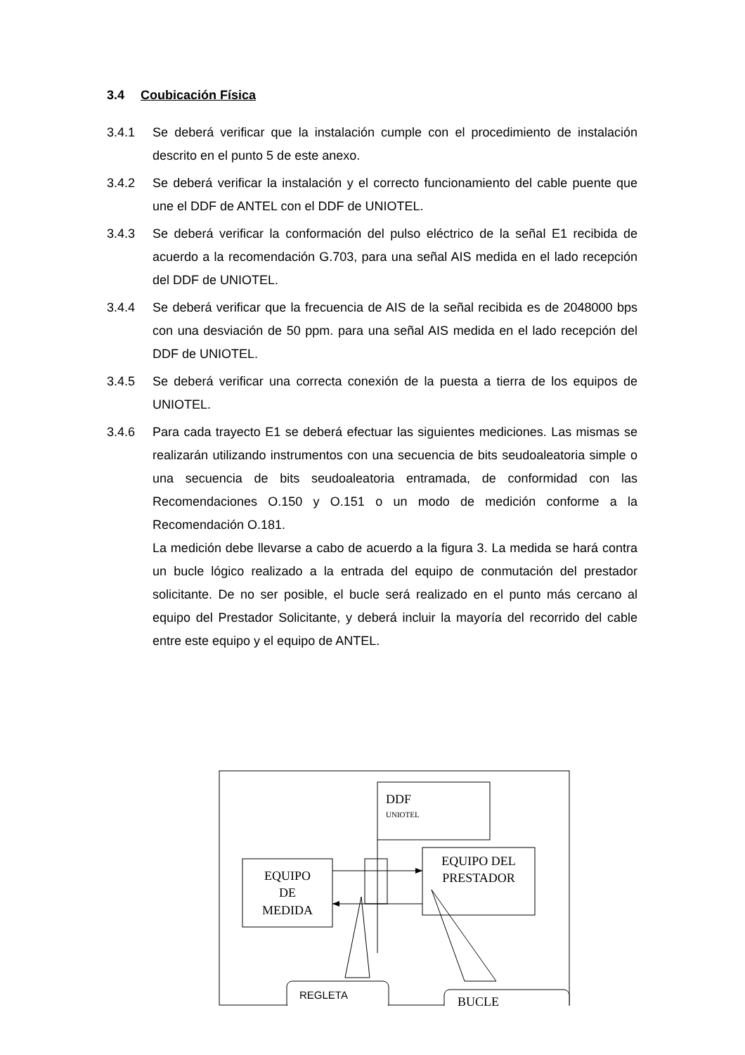3.4 Coubicación Física
3.4.1 Se deberá verificar que la instalación cumple con el procedimiento de instalación descrito en el punto 5 de este anexo.
3.4.2 Se deberá verificar la instalación y el correcto funcionamiento del cable puente que une el DDF de ANTEL con el DDF de UNIOTEL.
3.4.3 Se deberá verificar la conformación del pulso eléctrico de la señal E1 recibida de acuerdo a la recomendación G.703, para una señal AIS medida en el lado recepción del DDF de UNIOTEL.
3.4.4 Se deberá verificar que la frecuencia de AIS de la señal recibida es de 2048000 bps con una desviación de 50 ppm. para una señal AIS medida en el lado recepción del DDF de UNIOTEL.
3.4.5 Se deberá verificar una correcta conexión de la puesta a tierra de los equipos de UNIOTEL.
3.4.6 Para cada trayecto E1 se deberá efectuar las siguientes mediciones. Las mismas se realizarán utilizando instrumentos con una secuencia de bits seudoaleatoria simple o una secuencia de bits seudoaleatoria entramada, de conformidad con las Recomendaciones O.150 y O.151 o un modo de medición conforme a la Recomendación O.181.
La medición debe llevarse a cabo de acuerdo a la figura 3. La medida se hará contra un bucle lógico realizado a la entrada del equipo de conmutación del prestador solicitante. De no ser posible, el bucle será realizado en el punto más cercano al equipo del Prestador Solicitante, y deberá incluir la mayoría del recorrido del cable entre este equipo y el equipo de ANTEL.
DDF
UNIOTEL
EQUIPO
DE
MEDIDA
EQUIPO DEL
PRESTADOR
REGLETA
BUCLE